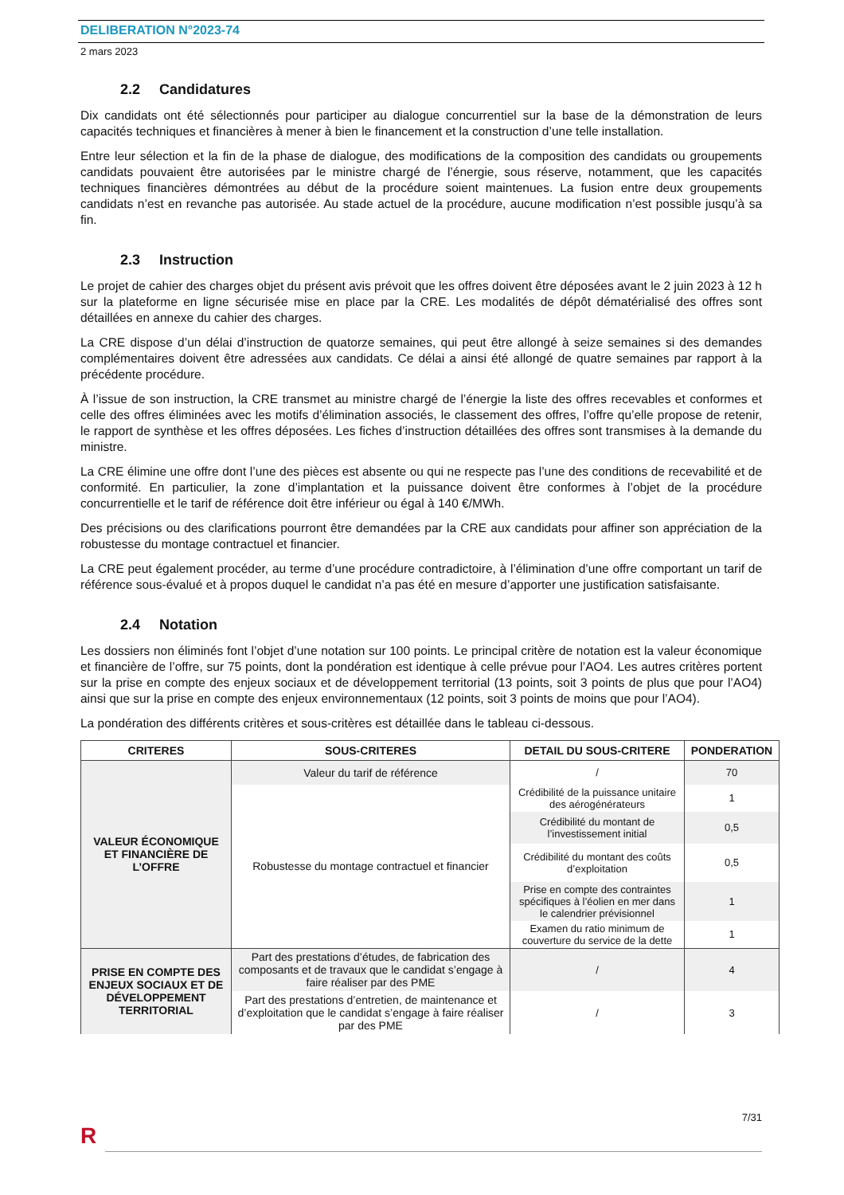DELIBERATION N°2023-74
2 mars 2023
2.2 Candidatures
Dix candidats ont été sélectionnés pour participer au dialogue concurrentiel sur la base de la démonstration de leurs capacités techniques et financières à mener à bien le financement et la construction d’une telle installation.
Entre leur sélection et la fin de la phase de dialogue, des modifications de la composition des candidats ou groupements candidats pouvaient être autorisées par le ministre chargé de l’énergie, sous réserve, notamment, que les capacités techniques financières démontrées au début de la procédure soient maintenues. La fusion entre deux groupements candidats n’est en revanche pas autorisée. Au stade actuel de la procédure, aucune modification n’est possible jusqu’à sa fin.
2.3 Instruction
Le projet de cahier des charges objet du présent avis prévoit que les offres doivent être déposées avant le 2 juin 2023 à 12 h sur la plateforme en ligne sécurisée mise en place par la CRE. Les modalités de dépôt dématérialisé des offres sont détaillées en annexe du cahier des charges.
La CRE dispose d’un délai d’instruction de quatorze semaines, qui peut être allongé à seize semaines si des demandes complémentaires doivent être adressées aux candidats. Ce délai a ainsi été allongé de quatre semaines par rapport à la précédente procédure.
À l’issue de son instruction, la CRE transmet au ministre chargé de l’énergie la liste des offres recevables et conformes et celle des offres éliminées avec les motifs d’élimination associés, le classement des offres, l’offre qu’elle propose de retenir, le rapport de synthèse et les offres déposées. Les fiches d’instruction détaillées des offres sont transmises à la demande du ministre.
La CRE élimine une offre dont l’une des pièces est absente ou qui ne respecte pas l’une des conditions de recevabilité et de conformité. En particulier, la zone d’implantation et la puissance doivent être conformes à l’objet de la procédure concurrentielle et le tarif de référence doit être inférieur ou égal à 140 €/MWh.
Des précisions ou des clarifications pourront être demandées par la CRE aux candidats pour affiner son appréciation de la robustesse du montage contractuel et financier.
La CRE peut également procéder, au terme d’une procédure contradictoire, à l’élimination d’une offre comportant un tarif de référence sous-évalué et à propos duquel le candidat n’a pas été en mesure d’apporter une justification satisfaisante.
2.4 Notation
Les dossiers non éliminés font l’objet d’une notation sur 100 points. Le principal critère de notation est la valeur économique et financière de l’offre, sur 75 points, dont la pondération est identique à celle prévue pour l’AO4. Les autres critères portent sur la prise en compte des enjeux sociaux et de développement territorial (13 points, soit 3 points de plus que pour l’AO4) ainsi que sur la prise en compte des enjeux environnementaux (12 points, soit 3 points de moins que pour l’AO4).
La pondération des différents critères et sous-critères est détaillée dans le tableau ci-dessous.
| CRITERES | SOUS-CRITERES | DETAIL DU SOUS-CRITERE | PONDERATION |
| --- | --- | --- | --- |
| VALEUR ÉCONOMIQUE ET FINANCIÈRE DE L’OFFRE | Valeur du tarif de référence | / | 70 |
| | Robustesse du montage contractuel et financier | Crédibilité de la puissance unitaire des aérogénérateurs | 1 |
| | | Crédibilité du montant de l’investissement initial | 0,5 |
| | | Crédibilité du montant des coûts d’exploitation | 0,5 |
| | | Prise en compte des contraintes spécifiques à l’éolien en mer dans le calendrier prévisionnel | 1 |
| | | Examen du ratio minimum de couverture du service de la dette | 1 |
| PRISE EN COMPTE DES ENJEUX SOCIAUX ET DE DÉVELOPPEMENT TERRITORIAL | Part des prestations d’études, de fabrication des composants et de travaux que le candidat s’engage à faire réaliser par des PME | / | 4 |
| | Part des prestations d’entretien, de maintenance et d’exploitation que le candidat s’engage à faire réaliser par des PME | / | 3 |
7/31
R